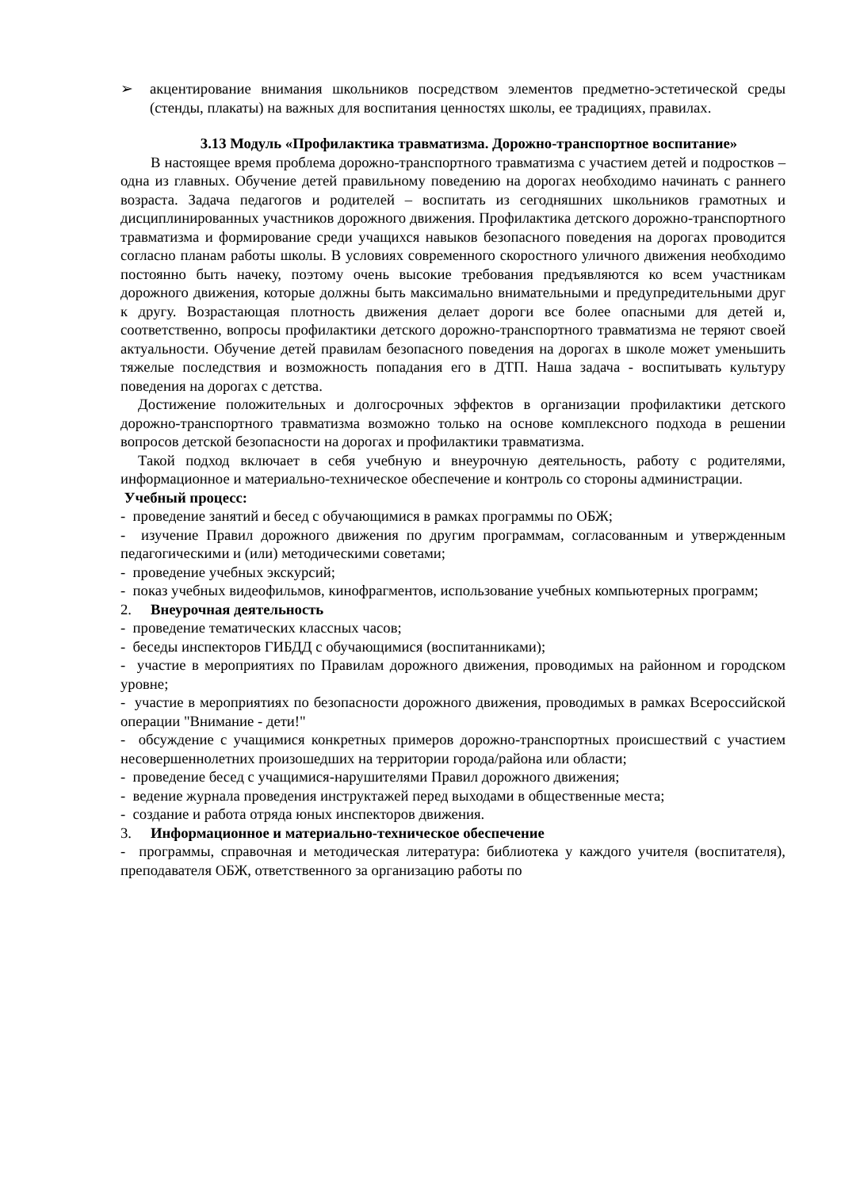➢ акцентирование внимания школьников посредством элементов предметно-эстетической среды (стенды, плакаты) на важных для воспитания ценностях школы, ее традициях, правилах.
3.13 Модуль «Профилактика травматизма. Дорожно-транспортное воспитание»
В настоящее время проблема дорожно-транспортного травматизма с участием детей и подростков – одна из главных. Обучение детей правильному поведению на дорогах необходимо начинать с раннего возраста. Задача педагогов и родителей – воспитать из сегодняшних школьников грамотных и дисциплинированных участников дорожного движения. Профилактика детского дорожно-транспортного травматизма и формирование среди учащихся навыков безопасного поведения на дорогах проводится согласно планам работы школы. В условиях современного скоростного уличного движения необходимо постоянно быть начеку, поэтому очень высокие требования предъявляются ко всем участникам дорожного движения, которые должны быть максимально внимательными и предупредительными друг к другу. Возрастающая плотность движения делает дороги все более опасными для детей и, соответственно, вопросы профилактики детского дорожно-транспортного травматизма не теряют своей актуальности. Обучение детей правилам безопасного поведения на дорогах в школе может уменьшить тяжелые последствия и возможность попадания его в ДТП. Наша задача - воспитывать культуру поведения на дорогах с детства.
Достижение положительных и долгосрочных эффектов в организации профилактики детского дорожно-транспортного травматизма возможно только на основе комплексного подхода в решении вопросов детской безопасности на дорогах и профилактики травматизма.
Такой подход включает в себя учебную и внеурочную деятельность, работу с родителями, информационное и материально-техническое обеспечение и контроль со стороны администрации.
Учебный процесс:
- проведение занятий и бесед с обучающимися в рамках программы по ОБЖ;
- изучение Правил дорожного движения по другим программам, согласованным и утвержденным педагогическими и (или) методическими советами;
- проведение учебных экскурсий;
- показ учебных видеофильмов, кинофрагментов, использование учебных компьютерных программ;
2. Внеурочная деятельность
- проведение тематических классных часов;
- беседы инспекторов ГИБДД с обучающимися (воспитанниками);
- участие в мероприятиях по Правилам дорожного движения, проводимых на районном и городском уровне;
- участие в мероприятиях по безопасности дорожного движения, проводимых в рамках Всероссийской операции "Внимание - дети!"
- обсуждение с учащимися конкретных примеров дорожно-транспортных происшествий с участием несовершеннолетних произошедших на территории города/района или области;
- проведение бесед с учащимися-нарушителями Правил дорожного движения;
- ведение журнала проведения инструктажей перед выходами в общественные места;
- создание и работа отряда юных инспекторов движения.
3. Информационное и материально-техническое обеспечение
- программы, справочная и методическая литература: библиотека у каждого учителя (воспитателя), преподавателя ОБЖ, ответственного за организацию работы по